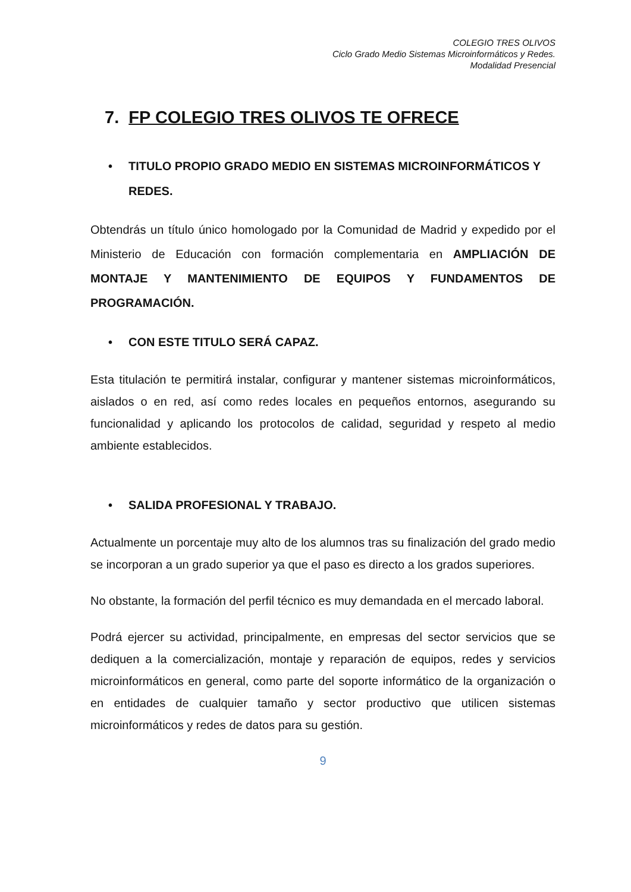COLEGIO TRES OLIVOS
Ciclo Grado Medio Sistemas Microinformáticos y Redes.
Modalidad Presencial
7. FP COLEGIO TRES OLIVOS TE OFRECE
• TITULO PROPIO GRADO MEDIO EN SISTEMAS MICROINFORMÁTICOS Y REDES.
Obtendrás un título único homologado por la Comunidad de Madrid y expedido por el Ministerio de Educación con formación complementaria en AMPLIACIÓN DE MONTAJE Y MANTENIMIENTO DE EQUIPOS Y FUNDAMENTOS DE PROGRAMACIÓN.
• CON ESTE TITULO SERÁ CAPAZ.
Esta titulación te permitirá instalar, configurar y mantener sistemas microinformáticos, aislados o en red, así como redes locales en pequeños entornos, asegurando su funcionalidad y aplicando los protocolos de calidad, seguridad y respeto al medio ambiente establecidos.
• SALIDA PROFESIONAL Y TRABAJO.
Actualmente un porcentaje muy alto de los alumnos tras su finalización del grado medio se incorporan a un grado superior ya que el paso es directo a los grados superiores.
No obstante, la formación del perfil técnico es muy demandada en el mercado laboral.
Podrá ejercer su actividad, principalmente, en empresas del sector servicios que se dediquen a la comercialización, montaje y reparación de equipos, redes y servicios microinformáticos en general, como parte del soporte informático de la organización o en entidades de cualquier tamaño y sector productivo que utilicen sistemas microinformáticos y redes de datos para su gestión.
9